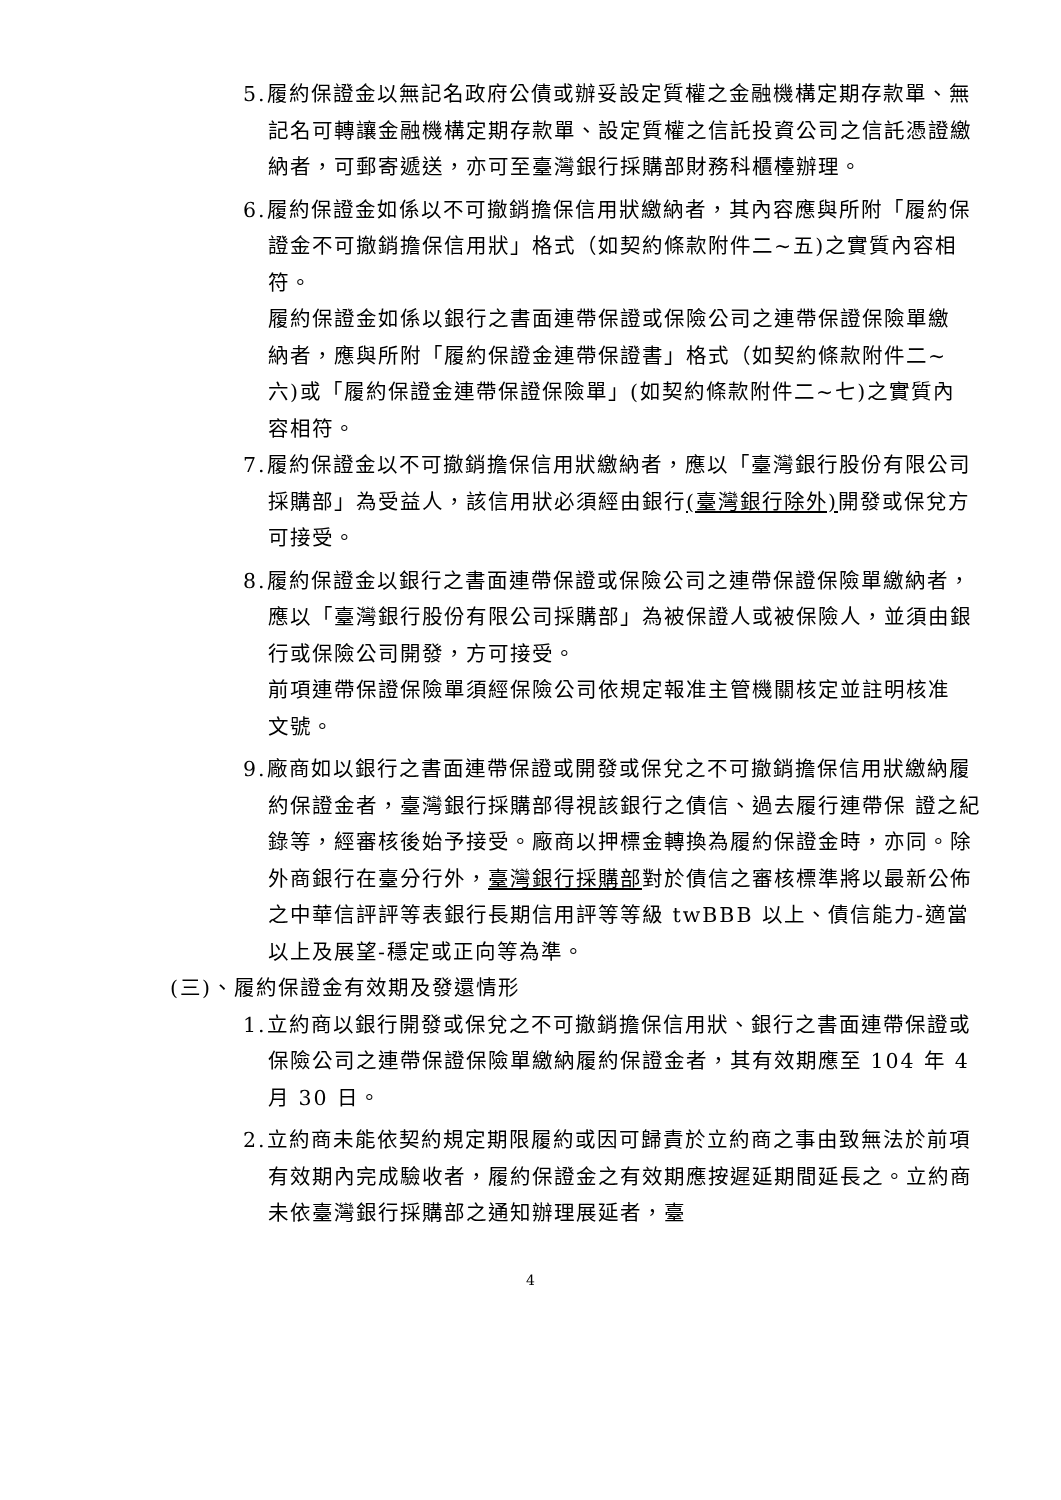5.履約保證金以無記名政府公債或辦妥設定質權之金融機構定期存款單、無記名可轉讓金融機構定期存款單、設定質權之信託投資公司之信託憑證繳納者，可郵寄遞送，亦可至臺灣銀行採購部財務科櫃檯辦理。
6.履約保證金如係以不可撤銷擔保信用狀繳納者，其內容應與所附「履約保證金不可撤銷擔保信用狀」格式（如契約條款附件二~五)之實質內容相符。
履約保證金如係以銀行之書面連帶保證或保險公司之連帶保證保險單繳納者，應與所附「履約保證金連帶保證書」格式（如契約條款附件二~六)或「履約保證金連帶保證保險單」(如契約條款附件二~七)之實質內容相符。
7.履約保證金以不可撤銷擔保信用狀繳納者，應以「臺灣銀行股份有限公司採購部」為受益人，該信用狀必須經由銀行(臺灣銀行除外) 開發或保兌方可接受。
8.履約保證金以銀行之書面連帶保證或保險公司之連帶保證保險單繳納者，應以「臺灣銀行股份有限公司採購部」為被保證人或被保險人，並須由銀行或保險公司開發，方可接受。
前項連帶保證保險單須經保險公司依規定報准主管機關核定並註明核准文號。
9.廠商如以銀行之書面連帶保證或開發或保兌之不可撤銷擔保信用狀繳納履約保證金者，臺灣銀行採購部得視該銀行之債信、過去履行連帶保 證之紀錄等，經審核後始予接受。廠商以押標金轉換為履約保證金時，亦同。除外商銀行在臺分行外，臺灣銀行採購部對於債信之審核標準將以最新公佈之中華信評評等表銀行長期信用評等等級 twBBB 以上、債信能力-適當以上及展望-穩定或正向等為準。
(三)、履約保證金有效期及發還情形
1.立約商以銀行開發或保兌之不可撤銷擔保信用狀、銀行之書面連帶保證或保險公司之連帶保證保險單繳納履約保證金者，其有效期應至 104 年 4 月 30 日。
2.立約商未能依契約規定期限履約或因可歸責於立約商之事由致無法於前項有效期內完成驗收者，履約保證金之有效期應按遲延期間延長之。立約商未依臺灣銀行採購部之通知辦理展延者，臺
4